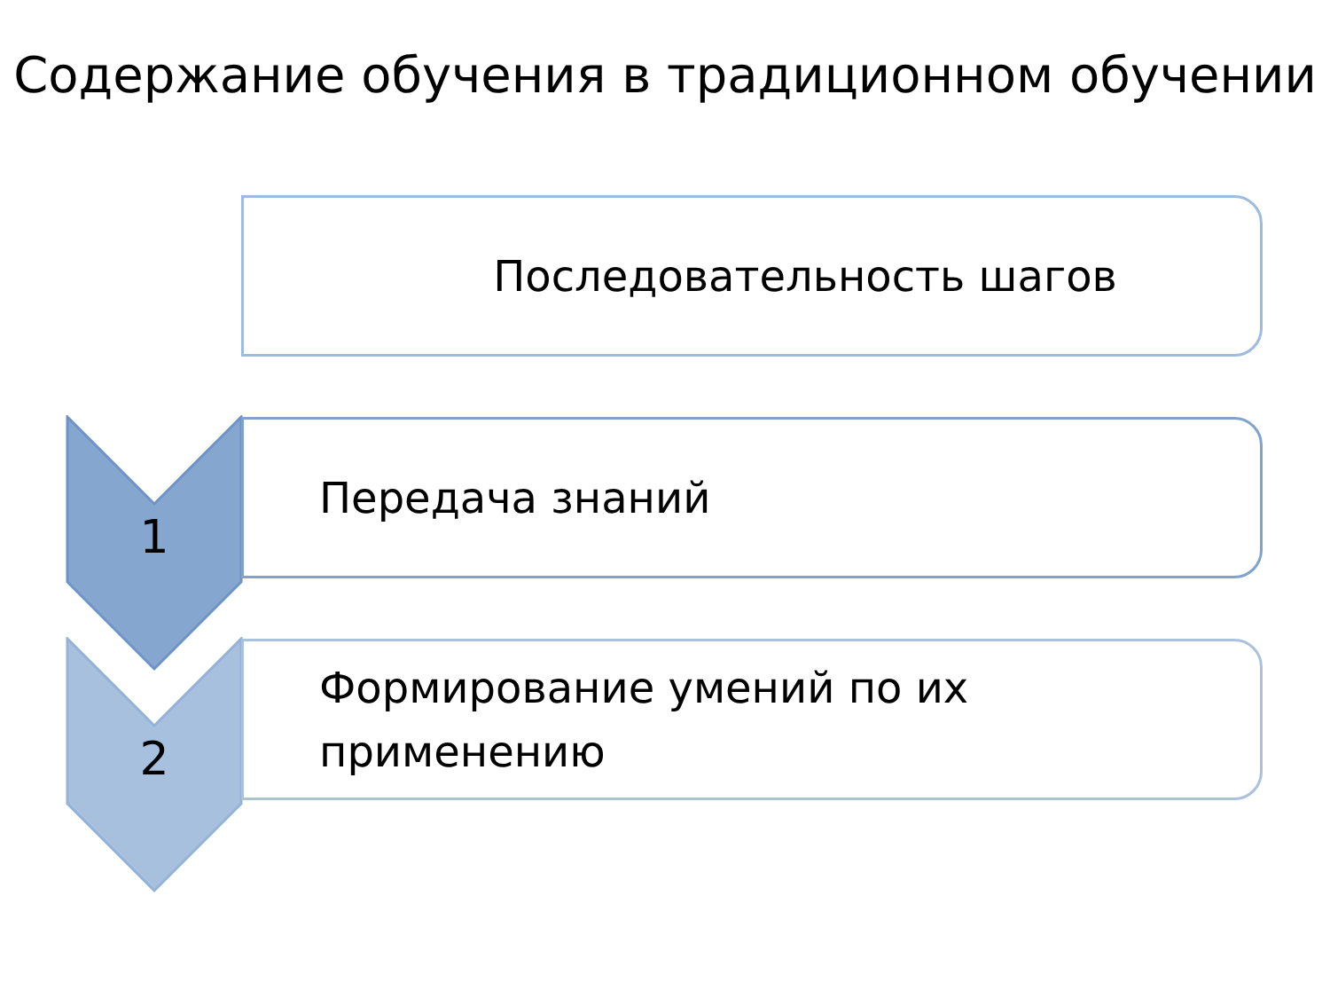Содержание обучения в традиционном обучении
Последовательность шагов
1
Передача знаний
2
Формирование умений по их
применению